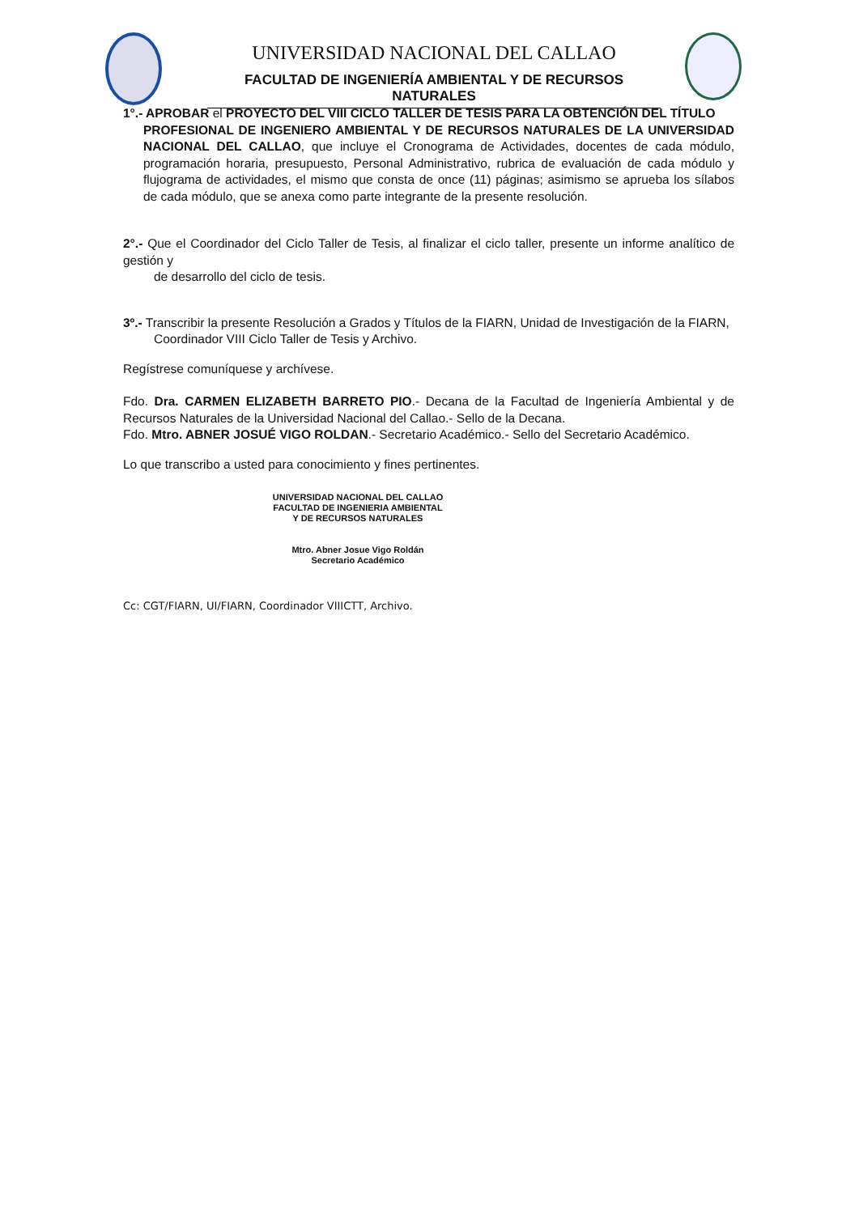UNIVERSIDAD NACIONAL DEL CALLAO
FACULTAD DE INGENIERÍA AMBIENTAL Y DE RECURSOS NATURALES
1°.- APROBAR el PROYECTO DEL VIII CICLO TALLER DE TESIS PARA LA OBTENCIÓN DEL TÍTULO
PROFESIONAL DE INGENIERO AMBIENTAL Y DE RECURSOS NATURALES DE LA UNIVERSIDAD NACIONAL DEL CALLAO, que incluye el Cronograma de Actividades, docentes de cada módulo, programación horaria, presupuesto, Personal Administrativo, rubrica de evaluación de cada módulo y flujograma de actividades, el mismo que consta de once (11) páginas; asimismo se aprueba los sílabos de cada módulo, que se anexa como parte integrante de la presente resolución.
2°.- Que el Coordinador del Ciclo Taller de Tesis, al finalizar el ciclo taller, presente un informe analítico de gestión y
de desarrollo del ciclo de tesis.
3º.- Transcribir la presente Resolución a Grados y Títulos de la FIARN, Unidad de Investigación de la FIARN,
Coordinador VIII Ciclo Taller de Tesis y Archivo.
Regístrese comuníquese y archívese.
Fdo. Dra. CARMEN ELIZABETH BARRETO PIO.- Decana de la Facultad de Ingeniería Ambiental y de Recursos Naturales de la Universidad Nacional del Callao.- Sello de la Decana.
Fdo. Mtro. ABNER JOSUÉ VIGO ROLDAN.- Secretario Académico.- Sello del Secretario Académico.
Lo que transcribo a usted para conocimiento y fines pertinentes.
UNIVERSIDAD NACIONAL DEL CALLAO
FACULTAD DE INGENIERIA AMBIENTAL
Y DE RECURSOS NATURALES
Mtro. Abner Josue Vigo Roldán
Secretario Académico
Cc: CGT/FIARN, UI/FIARN, Coordinador VIIICTT, Archivo.